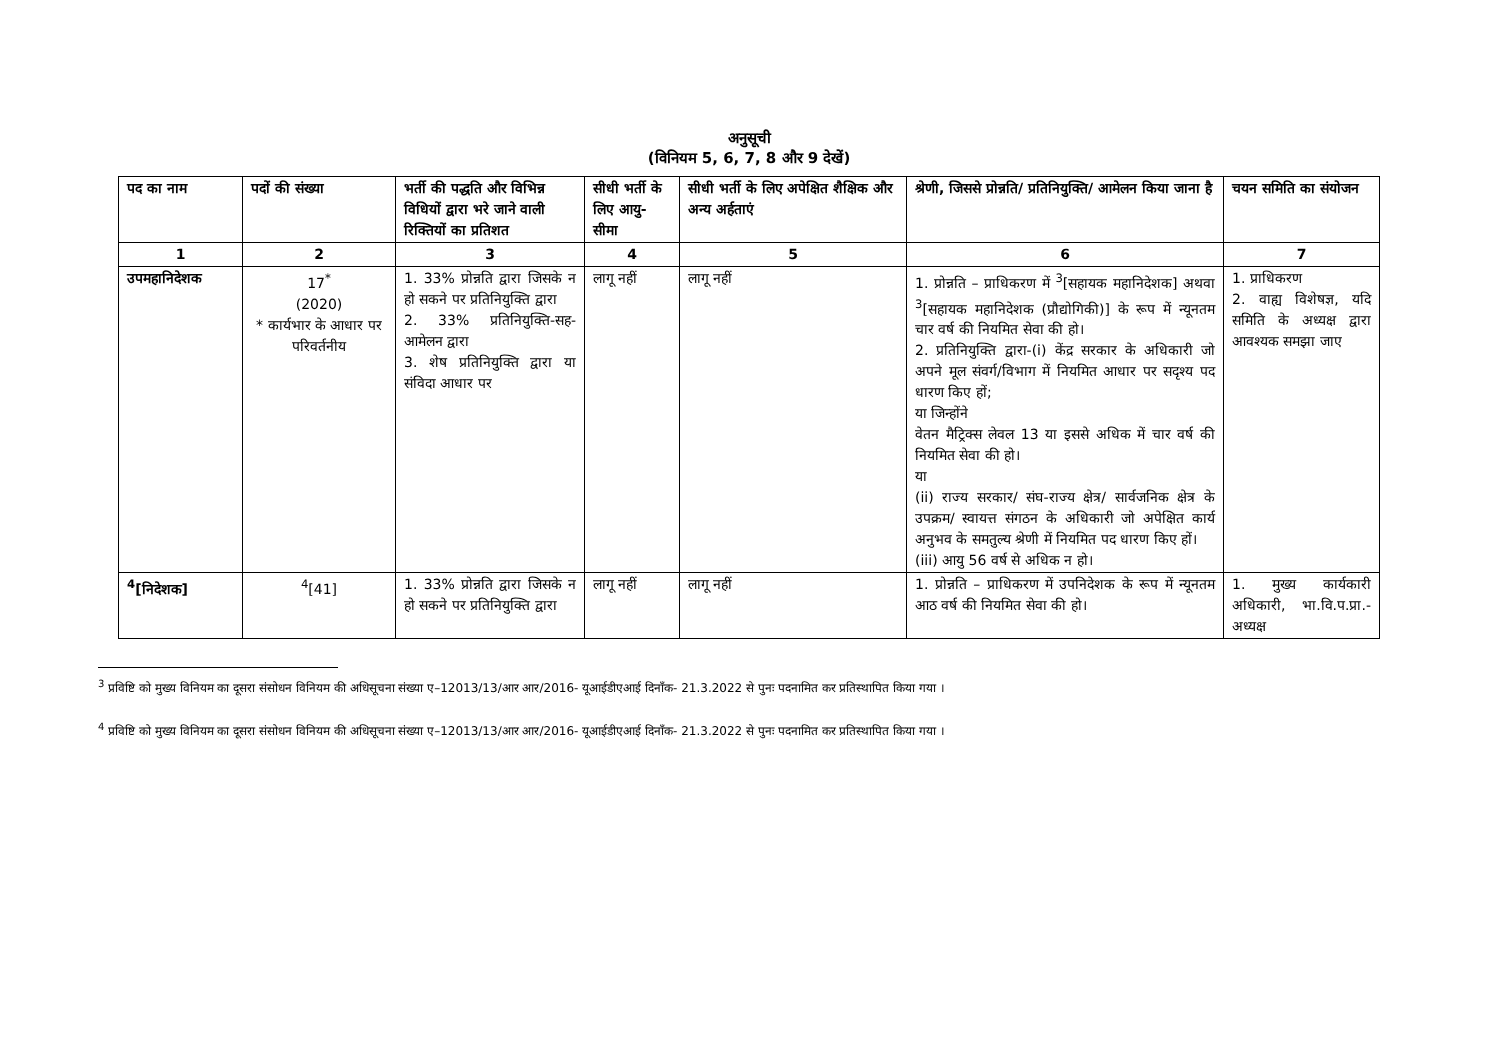अनुसूची
(विनियम 5, 6, 7, 8 और 9 देखें)
| पद का नाम | पदों की संख्या | भर्ती की पद्धति और विभिन्न विधियों द्वारा भरे जाने वाली रिक्तियों का प्रतिशत | सीधी भर्ती के लिए आयु-सीमा | सीधी भर्ती के लिए अपेक्षित शैक्षिक और अन्य अर्हताएं | श्रेणी, जिससे प्रोन्नति/ प्रतिनियुक्ति/ आमेलन किया जाना है | चयन समिति का संयोजन |
| --- | --- | --- | --- | --- | --- | --- |
| 1 | 2 | 3 | 4 | 5 | 6 | 7 |
| उपमहानिदेशक | 17<sup>*</sup> (2020) * कार्यभार के आधार पर परिवर्तनीय | 1. 33% प्रोन्नति द्वारा जिसके न हो सकने पर प्रतिनियुक्ति द्वारा 2. 33% प्रतिनियुक्ति-सह-आमेलन द्वारा 3. शेष प्रतिनियुक्ति द्वारा या संविदा आधार पर | लागू नहीं | लागू नहीं | 1. प्रोन्नति – प्राधिकरण में <sup>3</sup>[सहायक महानिदेशक] अथवा <sup>3</sup>[सहायक महानिदेशक (प्रौद्योगिकी)] के रूप में न्यूनतम चार वर्ष की नियमित सेवा की हो। 2. प्रतिनियुक्ति द्वारा-(i) केंद्र सरकार के अधिकारी जो अपने मूल संवर्ग/विभाग में नियमित आधार पर सदृश्य पद धारण किए हों; या जिन्होंने वेतन मैट्रिक्स लेवल 13 या इससे अधिक में चार वर्ष की नियमित सेवा की हो। या (ii) राज्य सरकार/ संघ-राज्य क्षेत्र/ सार्वजनिक क्षेत्र के उपक्रम/ स्वायत्त संगठन के अधिकारी जो अपेक्षित कार्य अनुभव के समतुल्य श्रेणी में नियमित पद धारण किए हों। (iii) आयु 56 वर्ष से अधिक न हो। | 1. प्राधिकरण 2. वाह्य विशेषज्ञ, यदि समिति के अध्यक्ष द्वारा आवश्यक समझा जाए |
| <sup>4</sup> [निदेशक] | <sup>4</sup> [41] | 1. 33% प्रोन्नति द्वारा जिसके न हो सकने पर प्रतिनियुक्ति द्वारा | लागू नहीं | लागू नहीं | 1. प्रोन्नति – प्राधिकरण में उपनिदेशक के रूप में न्यूनतम आठ वर्ष की नियमित सेवा की हो। | 1. मुख्य कार्यकारी अधिकारी, भा.वि.प.प्रा.- अध्यक्ष |
<sup>3</sup> प्रविष्टि को मुख्य विनियम का दूसरा संसोधन विनियम की अधिसूचना संख्या ए–12013/13/आर आर/2016- यूआईडीएआई दिनाँक- 21.3.2022 से पुनः पदनामित कर प्रतिस्थापित किया गया ।
<sup>4</sup> प्रविष्टि को मुख्य विनियम का दूसरा संसोधन विनियम की अधिसूचना संख्या ए–12013/13/आर आर/2016- यूआईडीएआई दिनाँक- 21.3.2022 से पुनः पदनामित कर प्रतिस्थापित किया गया ।